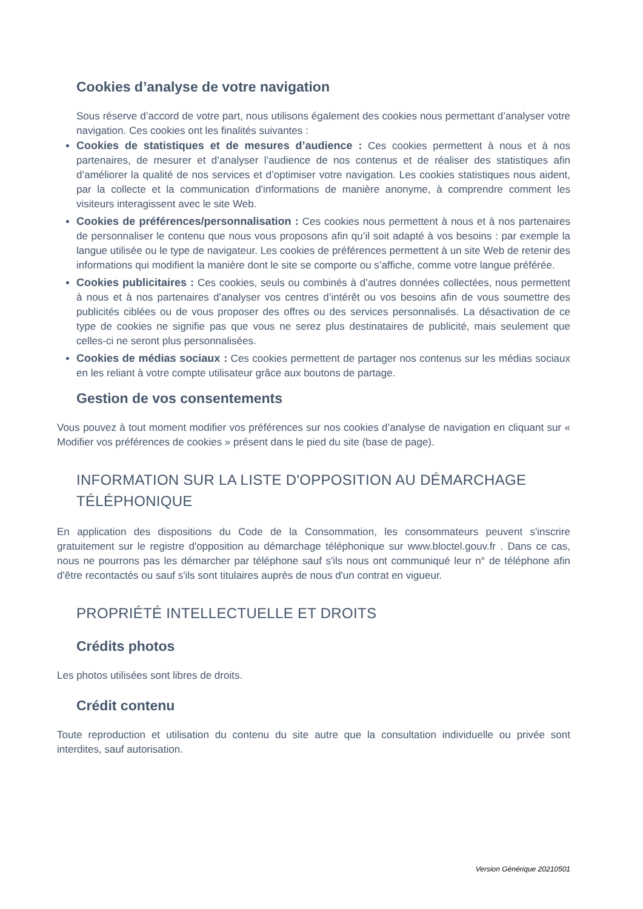Cookies d’analyse de votre navigation
Sous réserve d’accord de votre part, nous utilisons également des cookies nous permettant d’analyser votre navigation. Ces cookies ont les finalités suivantes :
Cookies de statistiques et de mesures d’audience : Ces cookies permettent à nous et à nos partenaires, de mesurer et d’analyser l’audience de nos contenus et de réaliser des statistiques afin d’améliorer la qualité de nos services et d’optimiser votre navigation. Les cookies statistiques nous aident, par la collecte et la communication d'informations de manière anonyme, à comprendre comment les visiteurs interagissent avec le site Web.
Cookies de préférences/personnalisation : Ces cookies nous permettent à nous et à nos partenaires de personnaliser le contenu que nous vous proposons afin qu’il soit adapté à vos besoins : par exemple la langue utilisée ou le type de navigateur. Les cookies de préférences permettent à un site Web de retenir des informations qui modifient la manière dont le site se comporte ou s’affiche, comme votre langue préférée.
Cookies publicitaires : Ces cookies, seuls ou combinés à d’autres données collectées, nous permettent à nous et à nos partenaires d’analyser vos centres d’intérêt ou vos besoins afin de vous soumettre des publicités ciblées ou de vous proposer des offres ou des services personnalisés. La désactivation de ce type de cookies ne signifie pas que vous ne serez plus destinataires de publicité, mais seulement que celles-ci ne seront plus personnalisées.
Cookies de médias sociaux : Ces cookies permettent de partager nos contenus sur les médias sociaux en les reliant à votre compte utilisateur grâce aux boutons de partage.
Gestion de vos consentements
Vous pouvez à tout moment modifier vos préférences sur nos cookies d’analyse de navigation en cliquant sur « Modifier vos préférences de cookies » présent dans le pied du site (base de page).
INFORMATION SUR LA LISTE D'OPPOSITION AU DÉMARCHAGE TÉLÉPHONIQUE
En application des dispositions du Code de la Consommation, les consommateurs peuvent s'inscrire gratuitement sur le registre d'opposition au démarchage téléphonique sur www.bloctel.gouv.fr . Dans ce cas, nous ne pourrons pas les démarcher par téléphone sauf s'ils nous ont communiqué leur n° de téléphone afin d'être recontactés ou sauf s'ils sont titulaires auprès de nous d'un contrat en vigueur.
PROPRIÉTÉ INTELLECTUELLE ET DROITS
Crédits photos
Les photos utilisées sont libres de droits.
Crédit contenu
Toute reproduction et utilisation du contenu du site autre que la consultation individuelle ou privée sont interdites, sauf autorisation.
Version Générique 20210501